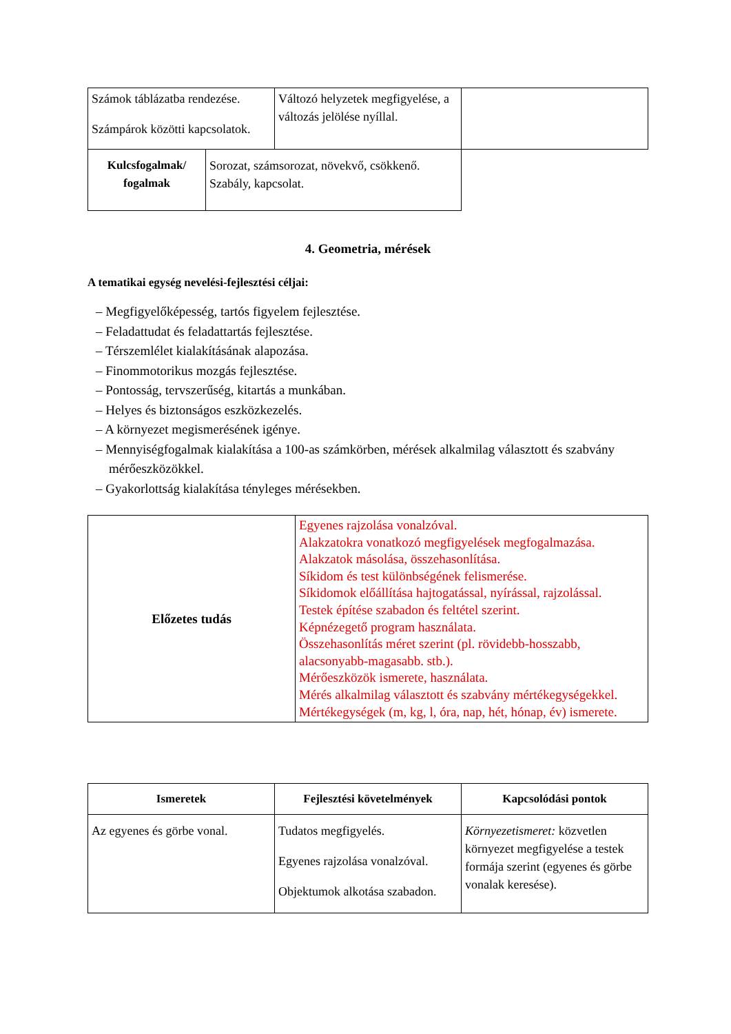| Számok táblázatba rendezése. Számpárok közötti kapcsolatok. | Változó helyzetek megfigyelése, a változás jelölése nyíllal. | |
| Kulcsfogalmak/ fogalmak | Sorozat, számsorozat, növekvő, csökkenő. Szabály, kapcsolat. |
4. Geometria, mérések
A tematikai egység nevelési-fejlesztési céljai:
– Megfigyelőképesség, tartós figyelem fejlesztése.
– Feladattudat és feladattartás fejlesztése.
– Térszemlélet kialakításának alapozása.
– Finommotorikus mozgás fejlesztése.
– Pontosság, tervszerűség, kitartás a munkában.
– Helyes és biztonságos eszközkezelés.
– A környezet megismerésének igénye.
– Mennyiségfogalmak kialakítása a 100-as számkörben, mérések alkalmilag választott és szabvány mérőeszközökkel.
– Gyakorlottság kialakítása tényleges mérésekben.
| Előzetes tudás | Egyenes rajzolása vonalzóval. Alakzatokra vonatkozó megfigyelések megfogalmazása. Alakzatok másolása, összehasonlítása. Síkidom és test különbségének felismerése. Síkidomok előállítása hajtogatással, nyírással, rajzolással. Testek építése szabadon és feltétel szerint. Képnézegető program használata. Összehasonlítás méret szerint (pl. rövidebb-hosszabb, alacsonyabb-magasabb. stb.). Mérőeszközök ismerete, használata. Mérés alkalmilag választott és szabvány mértékegységekkel. Mértékegységek (m, kg, l, óra, nap, hét, hónap, év) ismerete. |
| Ismeretek | Fejlesztési követelmények | Kapcsolódási pontok |
| --- | --- | --- |
| Az egyenes és görbe vonal. | Tudatos megfigyelés. Egyenes rajzolása vonalzóval. Objektumok alkotása szabadon. | Környezetismeret: közvetlen környezet megfigyelése a testek formája szerint (egyenes és görbe vonalak keresése). |